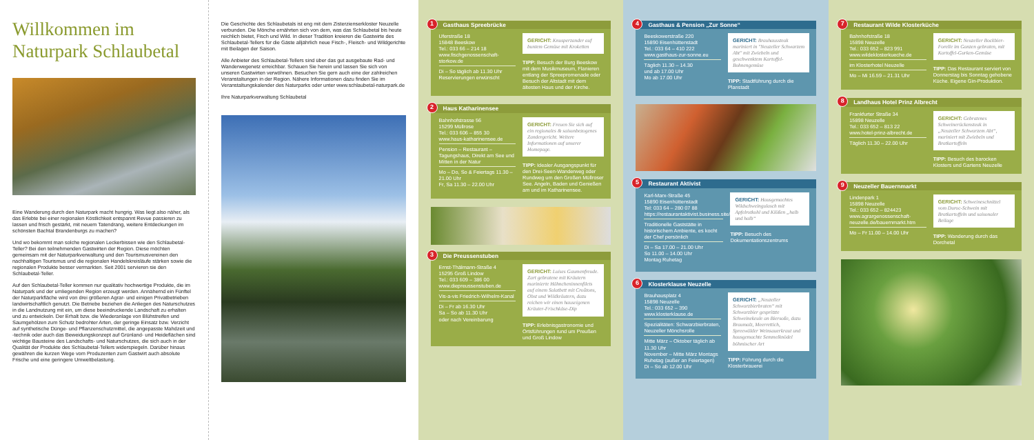Willkommen im Naturpark Schlaubetal
Eine Wanderung durch den Naturpark macht hungrig. Was liegt also näher, als das Erlebte bei einer regionalen Köstlichkeit entspannt Revue passieren zu lassen und frisch gestärkt, mit neuem Tatendrang, weitere Entdeckungen im schönsten Bachtal Brandenburgs zu machen?
Und wo bekommt man solche regionalen Leckerbissen wie den Schlaubetal-Teller? Bei den teilnehmenden Gastwirten der Region. Diese möchten gemeinsam mit der Naturparkverwaltung und den Tourismusvereinen den nachhaltigen Tourismus und die regionalen Handelskreisläufe stärken sowie die regionalen Produkte besser vermarkten. Seit 2001 servieren sie den Schlaubetal-Teller.
Auf den Schlaubetal-Teller kommen nur qualitativ hochwertige Produkte, die im Naturpark und der umliegenden Region erzeugt werden. Annähernd ein Fünftel der Naturparkfläche wird von drei größeren Agrar- und einigen Privatbetrieben landwirtschaftlich genutzt. Die Betriebe beziehen die Anliegen des Naturschutzes in die Landnutzung mit ein, um diese beeindruckende Landschaft zu erhalten und zu entwickeln. Der Erhalt bzw. die Wiederanlage von Blühstreifen und Saumgehölzen zum Schutz bedrohter Arten, der geringe Einsatz bzw. Verzicht auf synthetische Dünge- und Pflanzenschutzmittel, die angepasste Mahdzeit und -technik oder auch das Beweidungskonzept auf Grünland- und Heideflächen sind wichtige Bausteine des Landschafts- und Naturschutzes, die sich auch in der Qualität der Produkte des Schlaubetal-Tellers widerspiegeln. Darüber hinaus gewähren die kurzen Wege vom Produzenten zum Gastwirt auch absolute Frische und eine geringere Umweltbelastung.
Die Geschichte des Schlaubetals ist eng mit dem Zisterzienserkloster Neuzelle verbunden. Die Mönche ernährten sich von dem, was das Schlaubetal bis heute reichlich bietet, Fisch und Wild. In dieser Tradition kreieren die Gastwirte des Schlaubetal-Tellers für die Gäste alljährlich neue Fisch-, Fleisch- und Wildgerichte mit Beilagen der Saison.
Alle Anbieter des Schlaubetal-Tellers sind über das gut ausgebaute Rad- und Wanderwegenetz erreichbar. Schauen Sie herein und lassen Sie sich von unseren Gastwirten verwöhnen. Besuchen Sie gern auch eine der zahlreichen Veranstaltungen in der Region. Nähere Informationen dazu finden Sie im Veranstaltungskalender des Naturparks oder unter www.schlaubetal-naturpark.de
Ihre Naturparkverwaltung Schlaubetal
1 Gasthaus Spreebrücke
Uferstraße 18
15848 Beeskow
Tel.: 033 66 – 214 18
www.fischgenossenschaft-storkow.de
Di – So täglich ab 11.30 Uhr
Reservierungen erwünscht
GERICHT: Knusperzander auf buntem Gemüse mit Kroketten
TIPP: Besuch der Burg Beeskow mit dem Musikmuseum, Flanieren entlang der Spreepromenade oder Besuch der Altstadt mit dem ältesten Haus und der Kirche.
2 Haus Katharinensee
Bahnhofstrasse 56
15299 Müllrose
Tel.: 033 606 – 855 30
www.haus-katharinensee.de
Pension – Restaurant – Tagungshaus, Direkt am See und Mitten in der Natur
Mo – Do, So & Feiertags 11.30 – 21.00 Uhr
Fr, Sa 11.30 – 22.00 Uhr
GERICHT: Freuen Sie sich auf ein regionales & saisonbezogenes Zandergericht. Weitere Informationen auf unserer Homepage.
TIPP: Idealer Ausgangspunkt für den Drei-Seen-Wanderweg oder Rundweg um den Großen Müllroser See. Angeln, Baden und Genießen am und im Katharinensee.
3 Die Preussenstuben
Ernst-Thälmann-Straße 4
15295 Groß Lindow
Tel.: 033 609 – 386 00
www.diepreussenstuben.de
Vis-a-vis Friedrich-Wilhelm-Kanal
Di – Fr ab 16.30 Uhr
Sa – So ab 11.30 Uhr
oder nach Vereinbarung
GERICHT: Luises Gaumenfreude. Zart gebratene mit Kräutern marinierte Hähncheninnenfilets auf einem Salatbett mit Croûtons, Obst und Wildkräutern, dazu reichen wir einen hauseigenen Kräuter-Frischkäse-Dip
TIPP: Erlebnisgastronomie und Ortsführungen rund um Preußen und Groß Lindow
4 Gasthaus & Pension „Zur Sonne“
Beeskowerstraße 220
15890 Eisenhüttenstadt
Tel.: 033 64 – 410 222
www.gasthaus-zur-sonne.eu
Täglich 11.30 – 14.30
und ab 17.00 Uhr
Mo ab 17.00 Uhr
GERICHT: Brauhaussteak mariniert in "Neuzeller Schwarzem Abt" mit Zwiebeln und geschwenktem Kartoffel-Bohnengemüse
TIPP: Stadtführung durch die Planstadt
5 Restaurant Aktivist
Karl-Marx-Straße 45
15890 Eisenhüttenstadt
Tel: 033 64 – 280 07 88
https://restaurantaktivist.business.site/
Traditionelle Gaststätte in historischem Ambiente, es kocht der Chef persönlich
Di – Sa 17.00 – 21.00 Uhr
So 11.00 – 14.00 Uhr
Montag Ruhetag
GERICHT: Hausgemachtes Wildschweingulasch mit Apfelrotkohl und Klößen „halb und halb“
TIPP: Besuch des Dokumentationszentrums
6 Klosterklause Neuzelle
Brauhausplatz 4
15898 Neuzelle
Tel.: 033 652 – 390
www.klosterklause.de
Spezialitäten: Schwarzbierbraten, Neuzeller Mönchsrolle
Mitte März – Oktober täglich ab 11.30 Uhr
November – Mitte März Montags Ruhetag (außer an Feiertagen)
Di – So ab 12.00 Uhr
GERICHT: „Neuzeller Schwarzbierbraten“ mit Schwarzbier gespritzte Schweinekeule an Biersoße, dazu Braumalz, Meerrettich, Spreewälder Weinsauerkraut und hausgemachte Semmelknödel böhmischer Art
TIPP: Führung durch die Klosterbrauerei
7 Restaurant Wilde Klosterküche
Bahnhofstraße 18
15898 Neuzelle
Tel.: 033 652 – 823 991
www.wildeklosterkueche.de
im Klosterhotel Neuzelle
Mo – Mi 16.59 – 21.31 Uhr
GERICHT: Neuzeller Bockbier-Forelle im Ganzen gebraten, mit Kartoffel-Gurken-Gemüse
TIPP: Das Restaurant serviert von Donnerstag bis Sonntag gehobene Küche. Eigene Gin-Produktion.
8 Landhaus Hotel Prinz Albrecht
Frankfurter Straße 34
15898 Neuzelle
Tel.: 033 652 – 813 22
www.hotel-prinz-albrecht.de
Täglich 11.30 – 22.00 Uhr
GERICHT: Gebratenes Schweinerückensteak in „Neuzeller Schwarzem Abt“, mariniert mit Zwiebeln und Bratkartoffeln
TIPP: Besuch des barocken Klosters und Gartens Neuzelle
9 Neuzeller Bauernmarkt
Lindenpark 1
15898 Neuzelle
Tel.: 033 652 – 824423
www.agrargenossenschaft-neuzelle.de/bauernmarkt.htm
Mo – Fr 11.00 – 14.00 Uhr
GERICHT: Schweineschnitzel vom Duroc-Schwein mit Bratkartoffeln und saisonaler Beilage
TIPP: Wanderung durch das Dorchetal